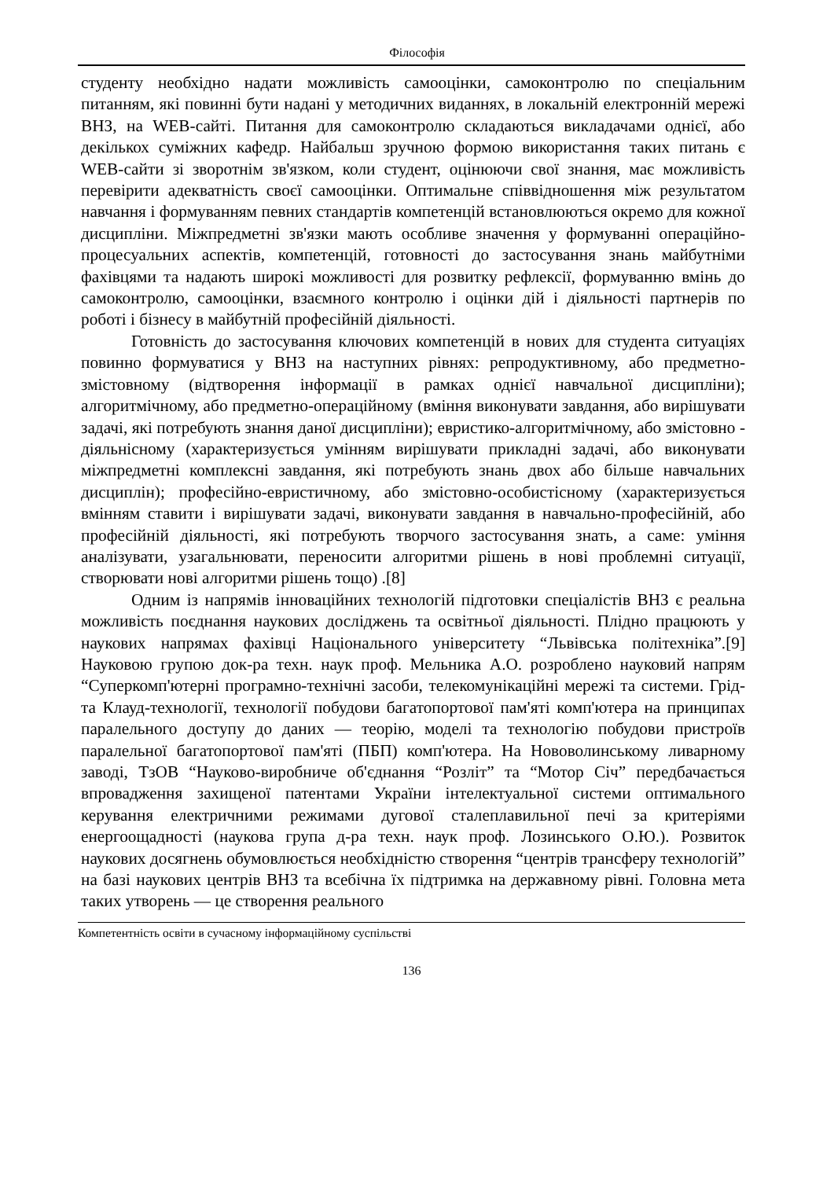Філософія
студенту необхідно надати можливість самооцінки, самоконтролю по спеціальним питанням, які повинні бути надані у методичних виданнях, в локальній електронній мережі ВНЗ, на WEB-сайті. Питання для самоконтролю складаються викладачами однієї, або декількох суміжних кафедр. Найбальш зручною формою використання таких питань є WEB-сайти зі зворотнім зв'язком, коли студент, оцінюючи свої знання, має можливість перевірити адекватність своєї самооцінки. Оптимальне співвідношення між результатом навчання і формуванням певних стандартів компетенцій встановлюються окремо для кожної дисципліни. Міжпредметні зв'язки мають особливе значення у формуванні операційно-процесуальних аспектів, компетенцій, готовності до застосування знань майбутніми фахівцями та надають широкі можливості для розвитку рефлексії, формуванню вмінь до самоконтролю, самооцінки, взаємного контролю і оцінки дій і діяльності партнерів по роботі і бізнесу в майбутній професійній діяльності.
Готовність до застосування ключових компетенцій в нових для студента ситуаціях повинно формуватися у ВНЗ на наступних рівнях: репродуктивному, або предметно-змістовному (відтворення інформації в рамках однієї навчальної дисципліни); алгоритмічному, або предметно-операційному (вміння виконувати завдання, або вирішувати задачі, які потребують знання даної дисципліни); евристико-алгоритмічному, або змістовно - діяльнісному (характеризується умінням вирішувати прикладні задачі, або виконувати міжпредметні комплексні завдання, які потребують знань двох або більше навчальних дисциплін); професійно-евристичному, або змістовно-особистісному (характеризується вмінням ставити і вирішувати задачі, виконувати завдання в навчально-професійній, або професійній діяльності, які потребують творчого застосування знать, а саме: уміння аналізувати, узагальнювати, переносити алгоритми рішень в нові проблемні ситуації, створювати нові алгоритми рішень тощо) .[8]
Одним із напрямів інноваційних технологій підготовки спеціалістів ВНЗ є реальна можливість поєднання наукових досліджень та освітньої діяльності. Плідно працюють у наукових напрямах фахівці Національного університету “Львівська політехніка”.[9] Науковою групою док-ра техн. наук проф. Мельника А.О. розроблено науковий напрям “Суперкомп'ютерні програмно-технічні засоби, телекомунікаційні мережі та системи. Грід- та Клауд-технології, технології побудови багатопортової пам'яті комп'ютера на принципах паралельного доступу до даних — теорію, моделі та технологію побудови пристроїв паралельної багатопортової пам'яті (ПБП) комп'ютера. На Нововолинському ливарному заводі, ТзОВ “Науково-виробниче об'єднання “Розліт” та “Мотор Січ” передбачається впровадження захищеної патентами України інтелектуальної системи оптимального керування електричними режимами дугової сталеплавильної печі за критеріями енергоощадності (наукова група д-ра техн. наук проф. Лозинського О.Ю.). Розвиток наукових досягнень обумовлюється необхідністю створення “центрів трансферу технологій” на базі наукових центрів ВНЗ та всебічна їх підтримка на державному рівні. Головна мета таких утворень — це створення реального
Компетентність освіти в сучасному інформаційному суспільстві
136